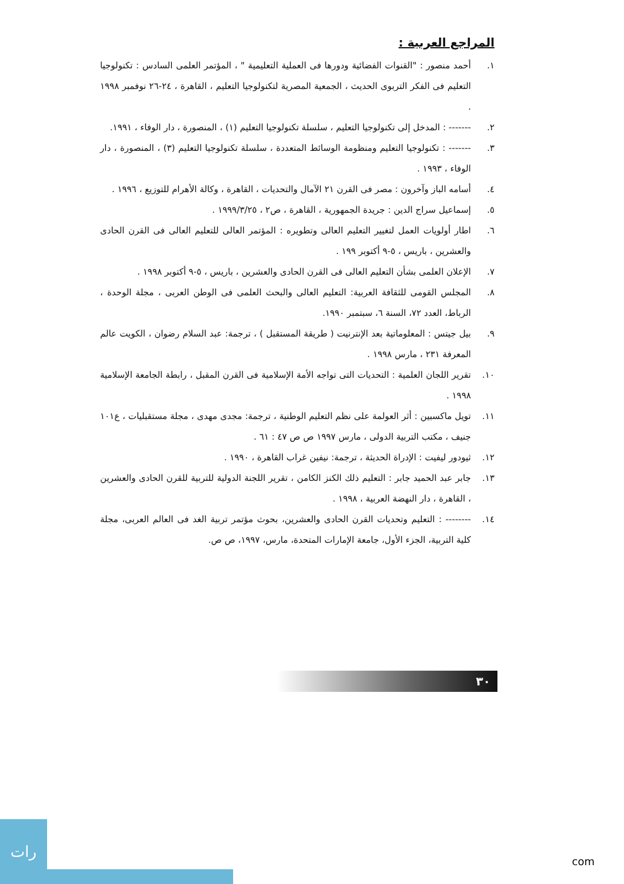المراجع العربية :
١. أحمد منصور : "القنوات الفضائية ودورها فى العملية التعليمية " ، المؤتمر العلمى السادس : تكنولوجيا التعليم فى الفكر التربوى الحديث ، الجمعية المصرية لتكنولوجيا التعليم ، القاهرة ، ٢٤-٢٦ نوفمبر ١٩٩٨ .
٢. ------- : المدخل إلى تكنولوجيا التعليم ، سلسلة تكنولوجيا التعليم (١) ، المنصورة ، دار الوفاء ، ١٩٩١.
٣. ------- : تكنولوجيا التعليم ومنظومة الوسائط المتعددة ، سلسلة تكنولوجيا التعليم (٣) ، المنصورة ، دار الوفاء ، ١٩٩٣ .
٤. أسامه الباز وآخرون : مصر فى القرن ٢١ الآمال والتحديات ، القاهرة ، وكالة الأهرام للتوزيع ، ١٩٩٦ .
٥. إسماعيل سراج الدين : جريدة الجمهورية ، القاهرة ، ص٢ ، ١٩٩٩/٣/٢٥ .
٦. اطار أولويات العمل لتغيير التعليم العالى وتطويره : المؤتمر العالى للتعليم العالى فى القرن الحادى والعشرين ، باريس ، ٥-٩ أكتوبر ١٩٩ .
٧. الإعلان العلمى بشأن التعليم العالى فى القرن الحادى والعشرين ، باريس ، ٥-٩ أكتوبر ١٩٩٨ .
٨. المجلس القومى للثقافة العربية: التعليم العالى والبحث العلمى فى الوطن العربى ، مجلة الوحدة ، الرباط، العدد ٧٢، السنة ٦، سبتمبر ١٩٩٠.
٩. بيل جيتس : المعلوماتية بعد الإنترنيت ( طريقة المستقبل ) ، ترجمة: عبد السلام رضوان ، الكويت عالم المعرفة ٢٣١ ، مارس ١٩٩٨ .
١٠. تقرير اللجان العلمية : التحديات التى تواجه الأمة الإسلامية فى القرن المقبل ، رابطة الجامعة الإسلامية ١٩٩٨ .
١١. تويل ماكسبين : أثر العولمة على نظم التعليم الوطنية ، ترجمة: مجدى مهدى ، مجلة مستقبليات ، ع١٠١ جنيف ، مكتب التربية الدولى ، مارس ١٩٩٧ ص ص ٤٧ : ٦١ .
١٢. ثيودور ليفيت : الإدراة الحديثة ، ترجمة: نيفين غراب القاهرة ، ١٩٩٠ .
١٣. جابر عبد الحميد جابر : التعليم ذلك الكنز الكامن ، تقرير اللجنة الدولية للتربية للقرن الحادى والعشرين ، القاهرة ، دار النهضة العربية ، ١٩٩٨ .
١٤. -------- : التعليم وتحديات القرن الحادى والعشرين، بحوث مؤتمر تربية الغد فى العالم العربى، مجلة كلية التربية، الجزء الأول، جامعة الإمارات المتحدة، مارس، ١٩٩٧، ص ص.
٣٠
رات
com